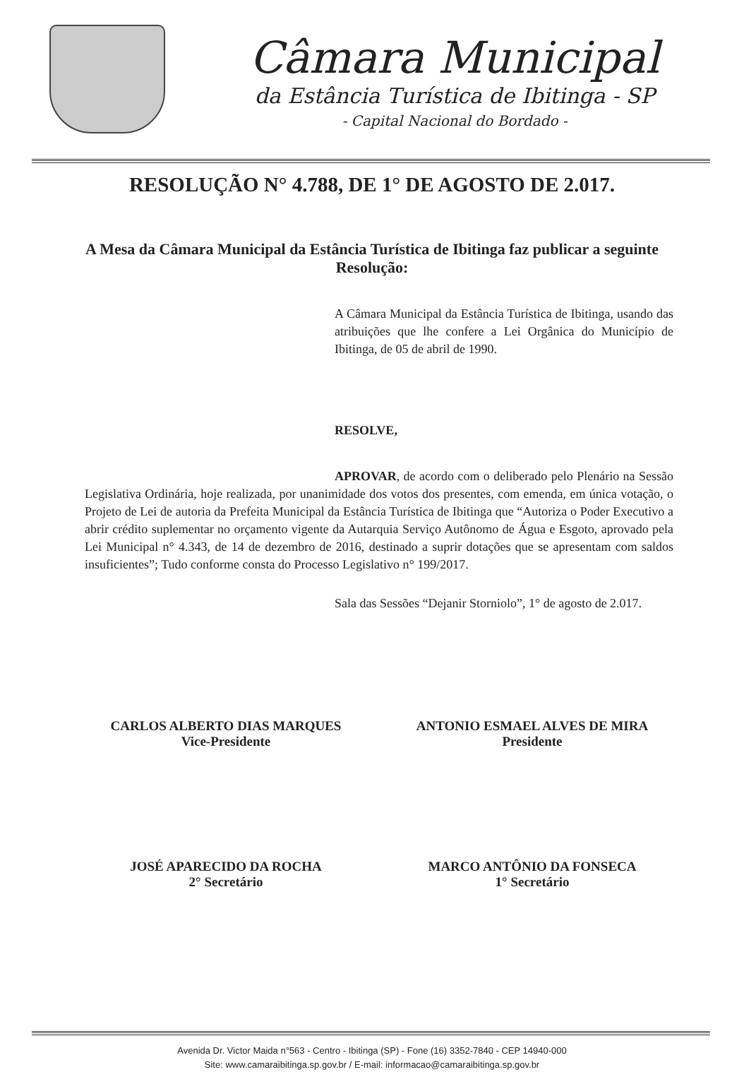Câmara Municipal
da Estância Turística de Ibitinga - SP
- Capital Nacional do Bordado -
RESOLUÇÃO N° 4.788, DE 1° DE AGOSTO DE 2.017.
A Mesa da Câmara Municipal da Estância Turística de Ibitinga faz publicar a seguinte Resolução:
A Câmara Municipal da Estância Turística de Ibitinga, usando das atribuições que lhe confere a Lei Orgânica do Município de Ibitinga, de 05 de abril de 1990.
RESOLVE,
APROVAR, de acordo com o deliberado pelo Plenário na Sessão Legislativa Ordinária, hoje realizada, por unanimidade dos votos dos presentes, com emenda, em única votação, o Projeto de Lei de autoria da Prefeita Municipal da Estância Turística de Ibitinga que “Autoriza o Poder Executivo a abrir crédito suplementar no orçamento vigente da Autarquia Serviço Autônomo de Água e Esgoto, aprovado pela Lei Municipal n° 4.343, de 14 de dezembro de 2016, destinado a suprir dotações que se apresentam com saldos insuficientes”; Tudo conforme consta do Processo Legislativo n° 199/2017.
Sala das Sessões “Dejanir Storniolo”, 1° de agosto de 2.017.
CARLOS ALBERTO DIAS MARQUES
Vice-Presidente
ANTONIO ESMAEL ALVES DE MIRA
Presidente
JOSÉ APARECIDO DA ROCHA
2° Secretário
MARCO ANTÔNIO DA FONSECA
1° Secretário
Avenida Dr. Victor Maida n°563 - Centro - Ibitinga (SP) - Fone (16) 3352-7840 - CEP 14940-000
Site: www.camaraibitinga.sp.gov.br / E-mail: informacao@camaraibitinga.sp.gov.br